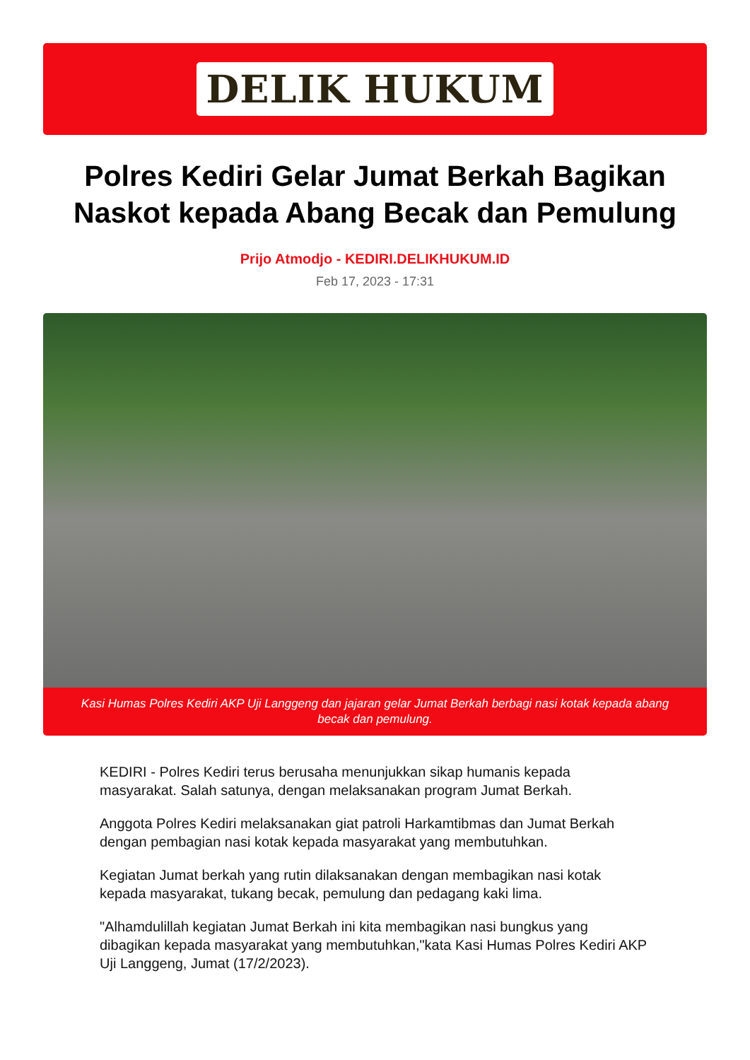DELIK HUKUM
Polres Kediri Gelar Jumat Berkah Bagikan Naskot kepada Abang Becak dan Pemulung
Prijo Atmodjo - KEDIRI.DELIKHUKUM.ID
Feb 17, 2023 - 17:31
Kasi Humas Polres Kediri AKP Uji Langgeng dan jajaran gelar Jumat Berkah berbagi nasi kotak kepada abang becak dan pemulung.
KEDIRI - Polres Kediri terus berusaha menunjukkan sikap humanis kepada masyarakat. Salah satunya, dengan melaksanakan program Jumat Berkah.
Anggota Polres Kediri melaksanakan giat patroli Harkamtibmas dan Jumat Berkah dengan pembagian nasi kotak kepada masyarakat yang membutuhkan.
Kegiatan Jumat berkah yang rutin dilaksanakan dengan membagikan nasi kotak kepada masyarakat, tukang becak, pemulung dan pedagang kaki lima.
"Alhamdulillah kegiatan Jumat Berkah ini kita membagikan nasi bungkus yang dibagikan kepada masyarakat yang membutuhkan,"kata Kasi Humas Polres Kediri AKP Uji Langgeng, Jumat (17/2/2023).